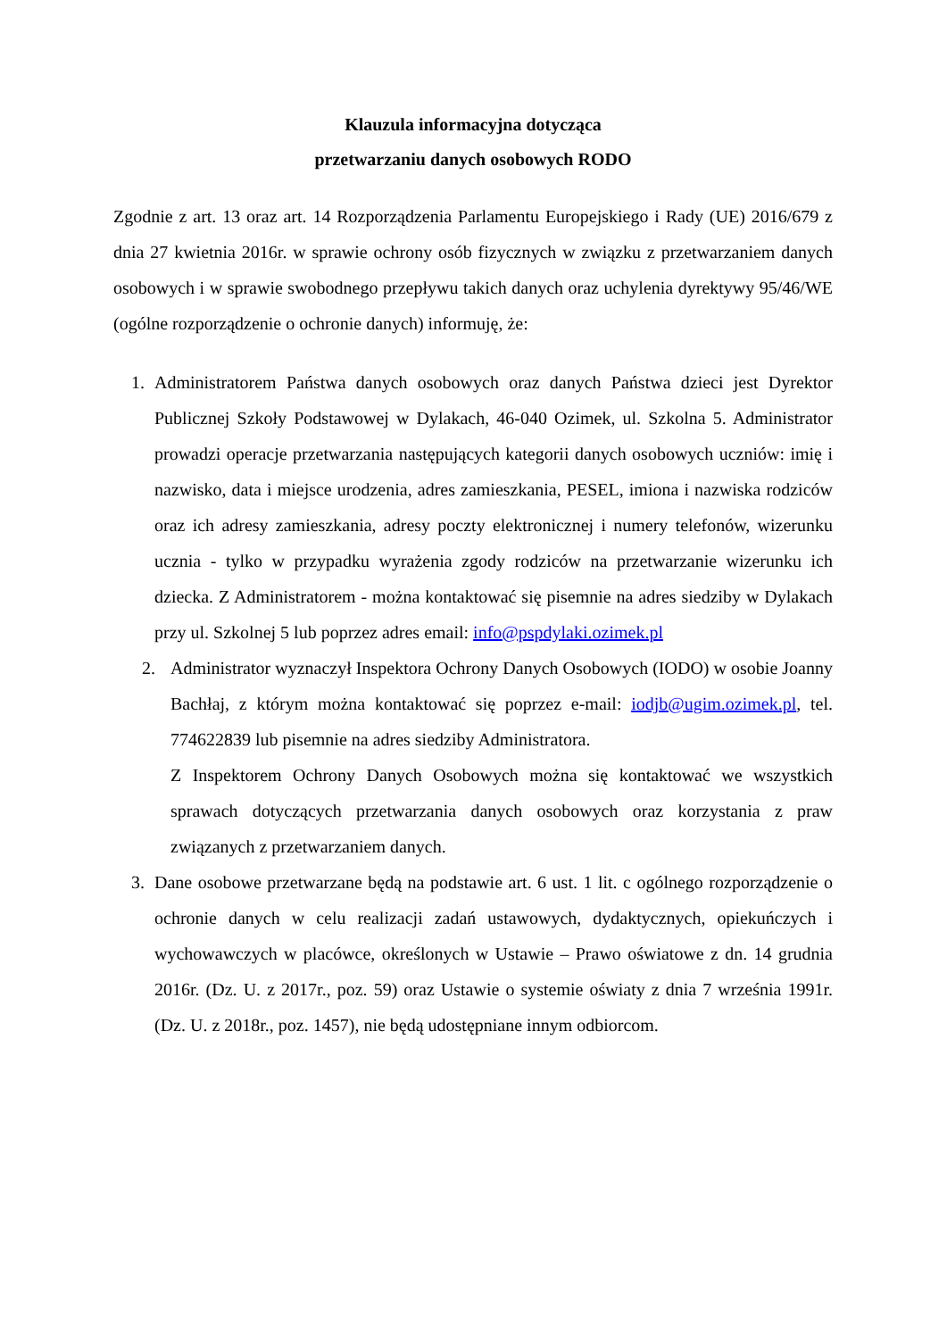Klauzula informacyjna dotycząca
przetwarzaniu danych osobowych RODO
Zgodnie z art. 13 oraz art. 14 Rozporządzenia Parlamentu Europejskiego i Rady (UE) 2016/679 z dnia 27 kwietnia 2016r. w sprawie ochrony osób fizycznych w związku z przetwarzaniem danych osobowych i w sprawie swobodnego przepływu takich danych oraz uchylenia dyrektywy 95/46/WE (ogólne rozporządzenie o ochronie danych) informuję, że:
1. Administratorem Państwa danych osobowych oraz danych Państwa dzieci jest Dyrektor Publicznej Szkoły Podstawowej w Dylakach, 46-040 Ozimek, ul. Szkolna 5. Administrator prowadzi operacje przetwarzania następujących kategorii danych osobowych uczniów: imię i nazwisko, data i miejsce urodzenia, adres zamieszkania, PESEL, imiona i nazwiska rodziców oraz ich adresy zamieszkania, adresy poczty elektronicznej i numery telefonów, wizerunku ucznia - tylko w przypadku wyrażenia zgody rodziców na przetwarzanie wizerunku ich dziecka. Z Administratorem - można kontaktować się pisemnie na adres siedziby w Dylakach przy ul. Szkolnej 5 lub poprzez adres email: info@pspdylaki.ozimek.pl
2. Administrator wyznaczył Inspektora Ochrony Danych Osobowych (IODO) w osobie Joanny Bachłaj, z którym można kontaktować się poprzez e-mail: iodjb@ugim.ozimek.pl, tel. 774622839 lub pisemnie na adres siedziby Administratora.
Z Inspektorem Ochrony Danych Osobowych można się kontaktować we wszystkich sprawach dotyczących przetwarzania danych osobowych oraz korzystania z praw związanych z przetwarzaniem danych.
3. Dane osobowe przetwarzane będą na podstawie art. 6 ust. 1 lit. c ogólnego rozporządzenie o ochronie danych w celu realizacji zadań ustawowych, dydaktycznych, opiekuńczych i wychowawczych w placówce, określonych w Ustawie – Prawo oświatowe z dn. 14 grudnia 2016r. (Dz. U. z 2017r., poz. 59) oraz Ustawie o systemie oświaty z dnia 7 września 1991r. (Dz. U. z 2018r., poz. 1457), nie będą udostępniane innym odbiorcom.